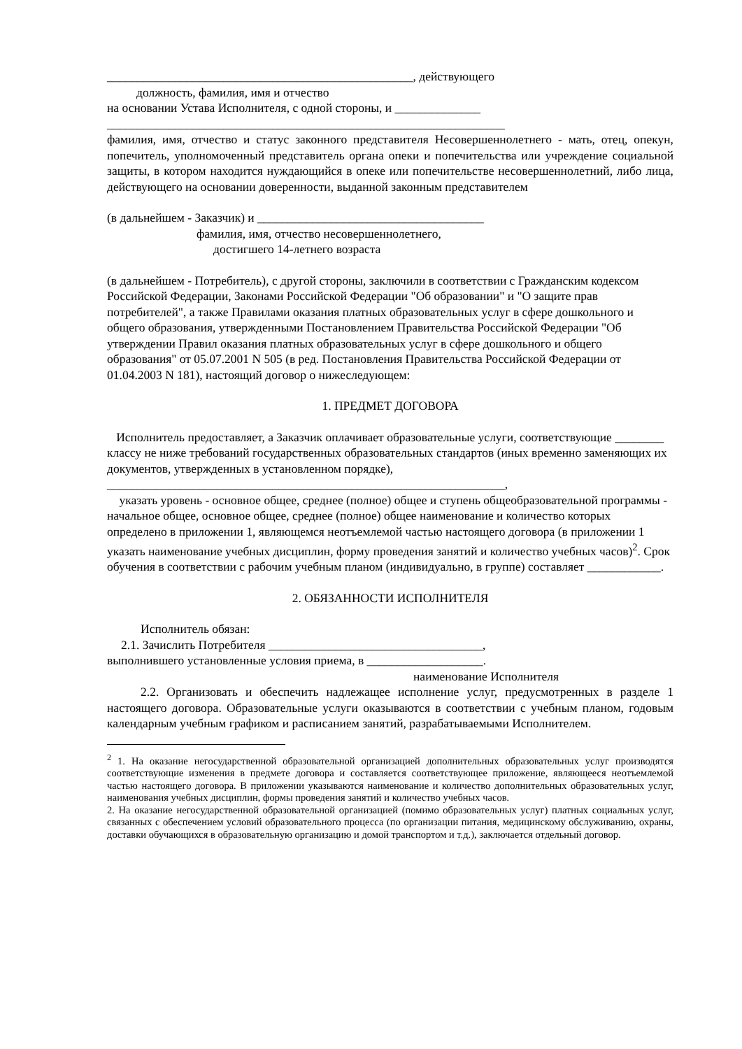__________________________________________________, действующего
должность, фамилия, имя и отчество
на основании Устава Исполнителя, с одной стороны, и ______________
_________________________________________________________________
фамилия, имя, отчество и статус законного представителя Несовершеннолетнего - мать, отец, опекун, попечитель, уполномоченный представитель органа опеки и попечительства или учреждение социальной защиты, в котором находится нуждающийся в опеке или попечительстве несовершеннолетний, либо лица, действующего на основании доверенности, выданной законным представителем
(в дальнейшем - Заказчик) и _____________________________________
фамилия, имя, отчество несовершеннолетнего,
достигшего 14-летнего возраста
(в дальнейшем - Потребитель), с другой стороны, заключили в соответствии с Гражданским кодексом Российской Федерации, Законами Российской Федерации "Об образовании" и "О защите прав потребителей", а также Правилами оказания платных образовательных услуг в сфере дошкольного и общего образования, утвержденными Постановлением Правительства Российской Федерации "Об утверждении Правил оказания платных образовательных услуг в сфере дошкольного и общего образования" от 05.07.2001 N 505 (в ред. Постановления Правительства Российской Федерации от 01.04.2003 N 181), настоящий договор о нижеследующем:
1. ПРЕДМЕТ ДОГОВОРА
Исполнитель предоставляет, а Заказчик оплачивает образовательные услуги, соответствующие ________ классу не ниже требований государственных образовательных стандартов (иных временно заменяющих их документов, утвержденных в установленном порядке),
_________________________________________________________________,
указать уровень - основное общее, среднее (полное) общее и ступень общеобразовательной программы - начальное общее, основное общее, среднее (полное) общее наименование и количество которых определено в приложении 1, являющемся неотъемлемой частью настоящего договора (в приложении 1 указать наименование учебных дисциплин, форму проведения занятий и количество учебных часов)<sup>2</sup>. Срок обучения в соответствии с рабочим учебным планом (индивидуально, в группе) составляет ____________.
2. ОБЯЗАННОСТИ ИСПОЛНИТЕЛЯ
Исполнитель обязан:
2.1. Зачислить Потребителя ___________________________________,
выполнившего установленные условия приема, в ___________________.
наименование Исполнителя
2.2. Организовать и обеспечить надлежащее исполнение услуг, предусмотренных в разделе 1 настоящего договора. Образовательные услуги оказываются в соответствии с учебным планом, годовым календарным учебным графиком и расписанием занятий, разрабатываемыми Исполнителем.
<sup>2</sup> 1. На оказание негосударственной образовательной организацией дополнительных образовательных услуг производятся соответствующие изменения в предмете договора и составляется соответствующее приложение, являющееся неотъемлемой частью настоящего договора. В приложении указываются наименование и количество дополнительных образовательных услуг, наименования учебных дисциплин, формы проведения занятий и количество учебных часов.
2. На оказание негосударственной образовательной организацией (помимо образовательных услуг) платных социальных услуг, связанных с обеспечением условий образовательного процесса (по организации питания, медицинскому обслуживанию, охраны, доставки обучающихся в образовательную организацию и домой транспортом и т.д.), заключается отдельный договор.